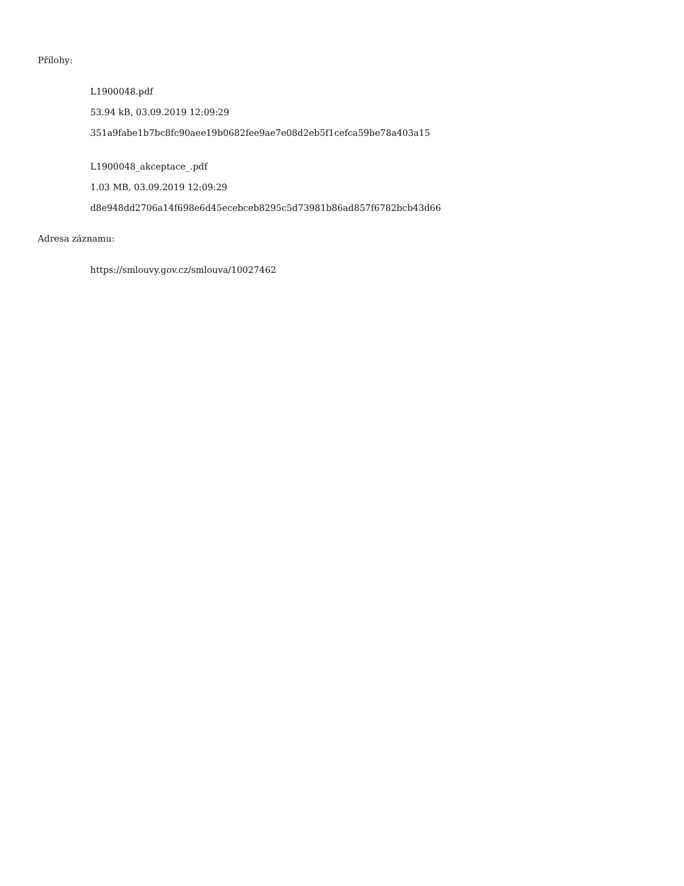Přílohy:
L1900048.pdf
53.94 kB, 03.09.2019 12:09:29
351a9fabe1b7bc8fc90aee19b0682fee9ae7e08d2eb5f1cefca59be78a403a15
L1900048_akceptace_.pdf
1.03 MB, 03.09.2019 12:09:29
d8e948dd2706a14f698e6d45ecebceb8295c5d73981b86ad857f6782bcb43d66
Adresa záznamu:
https://smlouvy.gov.cz/smlouva/10027462